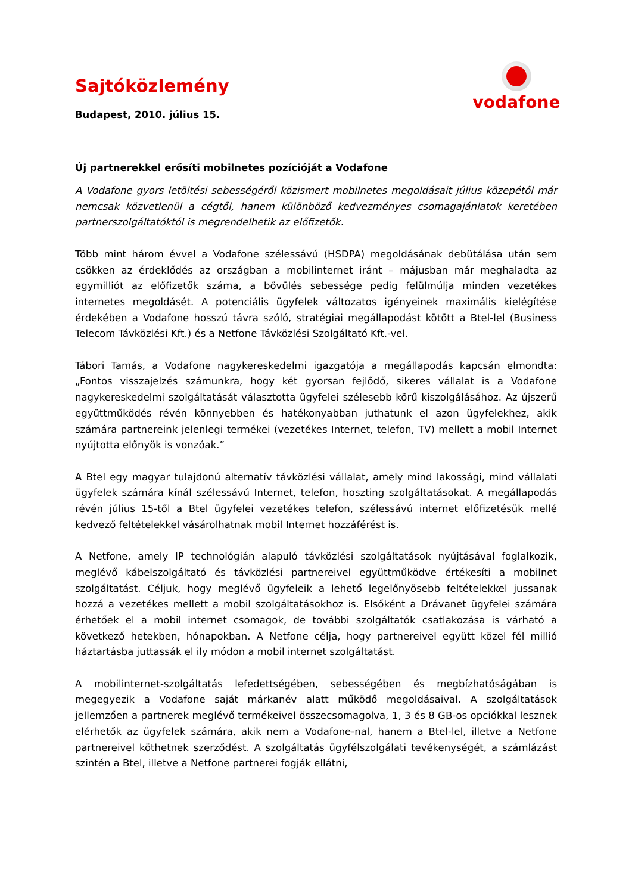Sajtóközlemény
Budapest, 2010. július 15.
vodafone
Új partnerekkel erősíti mobilnetes pozícióját a Vodafone
A Vodafone gyors letöltési sebességéről közismert mobilnetes megoldásait július közepétől már nemcsak közvetlenül a cégtől, hanem különböző kedvezményes csomagajánlatok keretében partnerszolgáltatóktól is megrendelhetik az előfizetők.
Több mint három évvel a Vodafone szélessávú (HSDPA) megoldásának debütálása után sem csökken az érdeklődés az országban a mobilinternet iránt – májusban már meghaladta az egymilliót az előfizetők száma, a bővülés sebessége pedig felülmúlja minden vezetékes internetes megoldásét. A potenciális ügyfelek változatos igényeinek maximális kielégítése érdekében a Vodafone hosszú távra szóló, stratégiai megállapodást kötött a Btel-lel (Business Telecom Távközlési Kft.) és a Netfone Távközlési Szolgáltató Kft.-vel.
Tábori Tamás, a Vodafone nagykereskedelmi igazgatója a megállapodás kapcsán elmondta: „Fontos visszajelzés számunkra, hogy két gyorsan fejlődő, sikeres vállalat is a Vodafone nagykereskedelmi szolgáltatását választotta ügyfelei szélesebb körű kiszolgálásához. Az újszerű együttműködés révén könnyebben és hatékonyabban juthatunk el azon ügyfelekhez, akik számára partnereink jelenlegi termékei (vezetékes Internet, telefon, TV) mellett a mobil Internet nyújtotta előnyök is vonzóak.”
A Btel egy magyar tulajdonú alternatív távközlési vállalat, amely mind lakossági, mind vállalati ügyfelek számára kínál szélessávú Internet, telefon, hoszting szolgáltatásokat. A megállapodás révén július 15-től a Btel ügyfelei vezetékes telefon, szélessávú internet előfizetésük mellé kedvező feltételekkel vásárolhatnak mobil Internet hozzáférést is.
A Netfone, amely IP technológián alapuló távközlési szolgáltatások nyújtásával foglalkozik, meglévő kábelszolgáltató és távközlési partnereivel együttműködve értékesíti a mobilnet szolgáltatást. Céljuk, hogy meglévő ügyfeleik a lehető legelőnyösebb feltételekkel jussanak hozzá a vezetékes mellett a mobil szolgáltatásokhoz is. Elsőként a Drávanet ügyfelei számára érhetőek el a mobil internet csomagok, de további szolgáltatók csatlakozása is várható a következő hetekben, hónapokban. A Netfone célja, hogy partnereivel együtt közel fél millió háztartásba juttassák el ily módon a mobil internet szolgáltatást.
A mobilinternet-szolgáltatás lefedettségében, sebességében és megbízhatóságában is megegyezik a Vodafone saját márkanév alatt működő megoldásaival. A szolgáltatások jellemzően a partnerek meglévő termékeivel összecsomagolva, 1, 3 és 8 GB-os opciókkal lesznek elérhetők az ügyfelek számára, akik nem a Vodafone-nal, hanem a Btel-lel, illetve a Netfone partnereivel köthetnek szerződést. A szolgáltatás ügyfélszolgálati tevékenységét, a számlázást szintén a Btel, illetve a Netfone partnerei fogják ellátni,